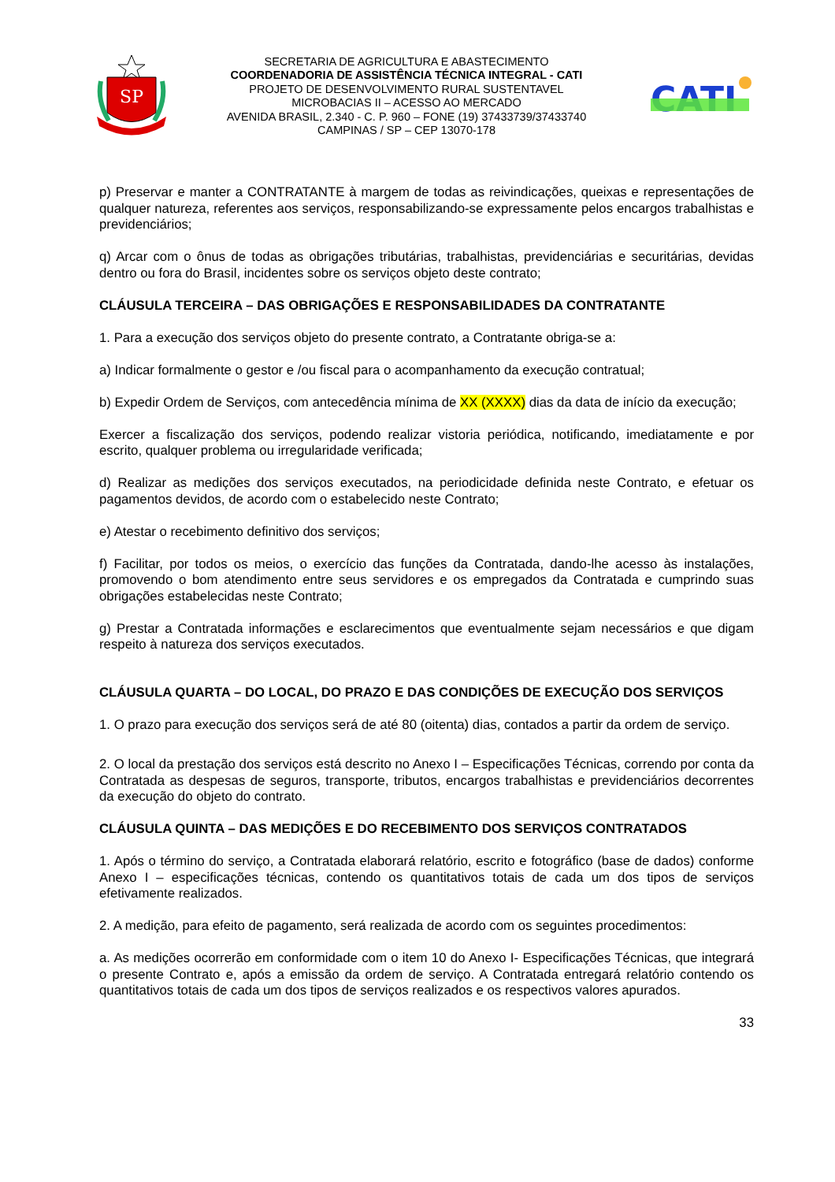SP
SECRETARIA DE AGRICULTURA E ABASTECIMENTO
COORDENADORIA DE ASSISTÊNCIA TÉCNICA INTEGRAL - CATI
PROJETO DE DESENVOLVIMENTO RURAL SUSTENTAVEL
MICROBACIAS II – ACESSO AO MERCADO
AVENIDA BRASIL, 2.340 - C. P. 960 – FONE (19) 37433739/37433740
CAMPINAS / SP – CEP 13070-178
CATI
p) Preservar e manter a CONTRATANTE à margem de todas as reivindicações, queixas e representações de qualquer natureza, referentes aos serviços, responsabilizando-se expressamente pelos encargos trabalhistas e previdenciários;
q) Arcar com o ônus de todas as obrigações tributárias, trabalhistas, previdenciárias e securitárias, devidas dentro ou fora do Brasil, incidentes sobre os serviços objeto deste contrato;
CLÁUSULA TERCEIRA – DAS OBRIGAÇÕES E RESPONSABILIDADES DA CONTRATANTE
1. Para a execução dos serviços objeto do presente contrato, a Contratante obriga-se a:
a) Indicar formalmente o gestor e /ou fiscal para o acompanhamento da execução contratual;
b) Expedir Ordem de Serviços, com antecedência mínima de XX (XXXX) dias da data de início da execução;
Exercer a fiscalização dos serviços, podendo realizar vistoria periódica, notificando, imediatamente e por escrito, qualquer problema ou irregularidade verificada;
d) Realizar as medições dos serviços executados, na periodicidade definida neste Contrato, e efetuar os pagamentos devidos, de acordo com o estabelecido neste Contrato;
e) Atestar o recebimento definitivo dos serviços;
f) Facilitar, por todos os meios, o exercício das funções da Contratada, dando-lhe acesso às instalações, promovendo o bom atendimento entre seus servidores e os empregados da Contratada e cumprindo suas obrigações estabelecidas neste Contrato;
g) Prestar a Contratada informações e esclarecimentos que eventualmente sejam necessários e que digam respeito à natureza dos serviços executados.
CLÁUSULA QUARTA – DO LOCAL, DO PRAZO E DAS CONDIÇÕES DE EXECUÇÃO DOS SERVIÇOS
1. O prazo para execução dos serviços será de até 80 (oitenta) dias, contados a partir da ordem de serviço.
2. O local da prestação dos serviços está descrito no Anexo I – Especificações Técnicas, correndo por conta da Contratada as despesas de seguros, transporte, tributos, encargos trabalhistas e previdenciários decorrentes da execução do objeto do contrato.
CLÁUSULA QUINTA – DAS MEDIÇÕES E DO RECEBIMENTO DOS SERVIÇOS CONTRATADOS
1. Após o término do serviço, a Contratada elaborará relatório, escrito e fotográfico (base de dados) conforme Anexo I – especificações técnicas, contendo os quantitativos totais de cada um dos tipos de serviços efetivamente realizados.
2. A medição, para efeito de pagamento, será realizada de acordo com os seguintes procedimentos:
a. As medições ocorrerão em conformidade com o item 10 do Anexo I- Especificações Técnicas, que integrará o presente Contrato e, após a emissão da ordem de serviço. A Contratada entregará relatório contendo os quantitativos totais de cada um dos tipos de serviços realizados e os respectivos valores apurados.
33